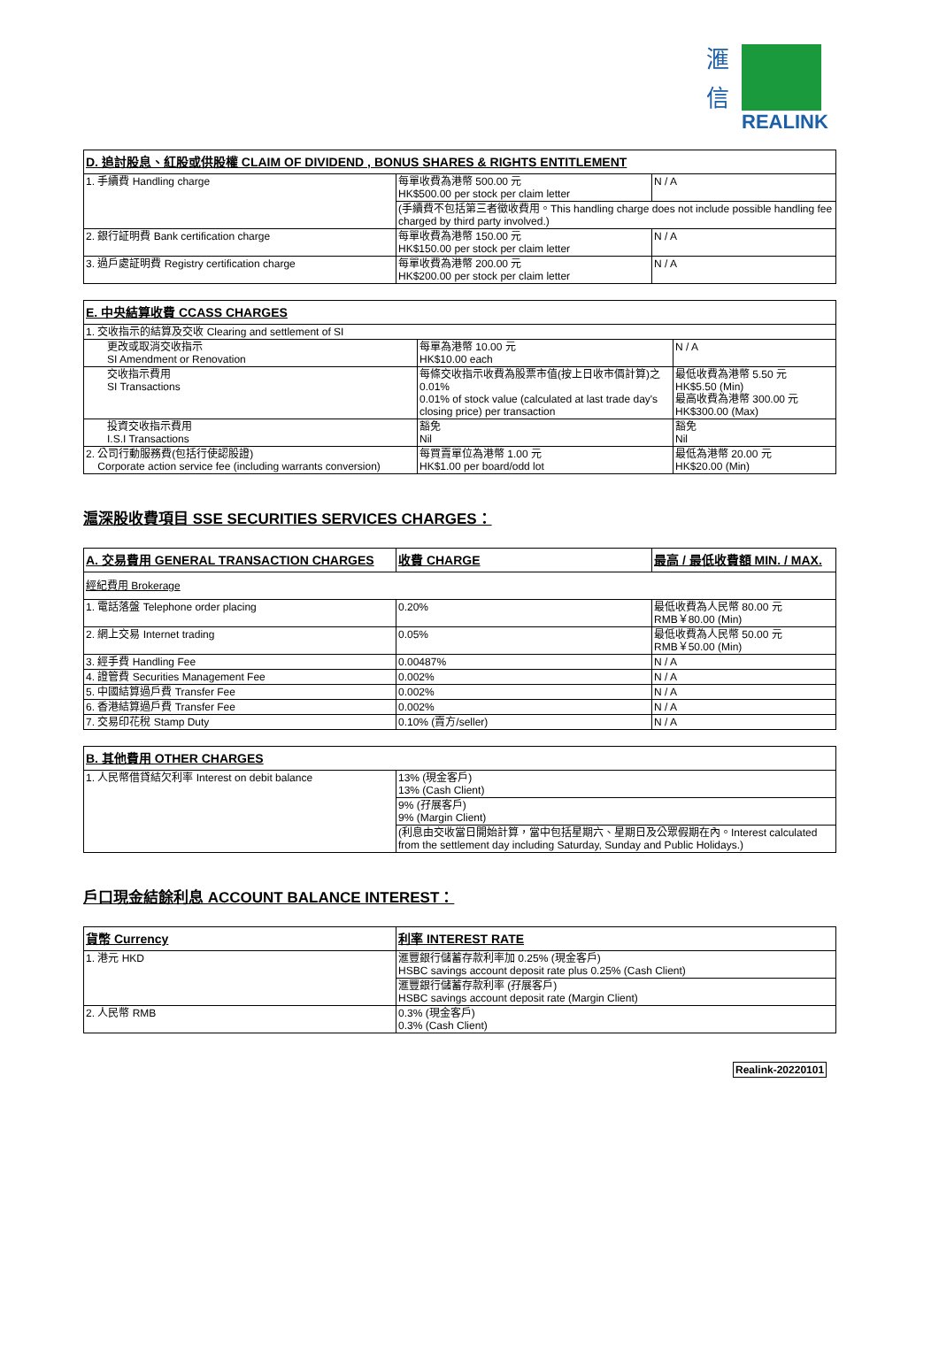滙
信
REALINK
| D. 追討股息、紅股或供股權 CLAIM OF DIVIDEND , BONUS SHARES & RIGHTS ENTITLEMENT | | |
| --- | --- | --- |
| 1. 手續費 Handling charge | 每單收費為港幣 500.00 元 HK$500.00 per stock per claim letter | N / A |
| | (手續費不包括第三者徵收費用。This handling charge does not include possible handling fee charged by third party involved.) | |
| 2. 銀行証明費 Bank certification charge | 每單收費為港幣 150.00 元 HK$150.00 per stock per claim letter | N / A |
| 3. 過戶處証明費 Registry certification charge | 每單收費為港幣 200.00 元 HK$200.00 per stock per claim letter | N / A |
| E. 中央結算收費 CCASS CHARGES | | |
| --- | --- | --- |
| 1. 交收指示的結算及交收 Clearing and settlement of SI | | |
| 更改或取消交收指示 SI Amendment or Renovation | 每單為港幣 10.00 元 HK$10.00 each | N / A |
| 交收指示費用 SI Transactions | 每條交收指示收費為股票市值(按上日收市價計算)之 0.01% 0.01% of stock value (calculated at last trade day's closing price) per transaction | 最低收費為港幣 5.50 元 HK$5.50 (Min) 最高收費為港幣 300.00 元 HK$300.00 (Max) |
| 投資交收指示費用 I.S.I Transactions | 豁免 Nil | 豁免 Nil |
| 2. 公司行動服務費(包括行使認股證) Corporate action service fee (including warrants conversion) | 每買賣單位為港幣 1.00 元 HK$1.00 per board/odd lot | 最低為港幣 20.00 元 HK$20.00 (Min) |
滬深股收費項目 SSE SECURITIES SERVICES CHARGES：
| A. 交易費用 GENERAL TRANSACTION CHARGES | 收費 CHARGE | 最高 / 最低收費額 MIN. / MAX. |
| --- | --- | --- |
| 經紀費用 Brokerage | | |
| 1. 電話落盤 Telephone order placing | 0.20% | 最低收費為人民幣 80.00 元 RMB￥80.00 (Min) |
| 2. 網上交易 Internet trading | 0.05% | 最低收費為人民幣 50.00 元 RMB￥50.00 (Min) |
| 3. 經手費 Handling Fee | 0.00487% | N / A |
| 4. 證管費 Securities Management Fee | 0.002% | N / A |
| 5. 中國結算過戶費 Transfer Fee | 0.002% | N / A |
| 6. 香港結算過戶費 Transfer Fee | 0.002% | N / A |
| 7. 交易印花稅 Stamp Duty | 0.10% (賣方/seller) | N / A |
| B. 其他費用 OTHER CHARGES | |
| --- | --- |
| 1. 人民幣借貸結欠利率 Interest on debit balance | 13% (現金客戶) 13% (Cash Client) |
| | 9% (孖展客戶) 9% (Margin Client) |
| | (利息由交收當日開始計算，當中包括星期六、星期日及公眾假期在內。Interest calculated from the settlement day including Saturday, Sunday and Public Holidays.) |
戶口現金結餘利息 ACCOUNT BALANCE INTEREST：
| 貨幣 Currency | 利率 INTEREST RATE |
| --- | --- |
| 1. 港元 HKD | 滙豐銀行儲蓄存款利率加 0.25% (現金客戶) HSBC savings account deposit rate plus 0.25% (Cash Client) |
| | 滙豐銀行儲蓄存款利率 (孖展客戶) HSBC savings account deposit rate (Margin Client) |
| 2. 人民幣 RMB | 0.3% (現金客戶) 0.3% (Cash Client) |
Realink-20220101